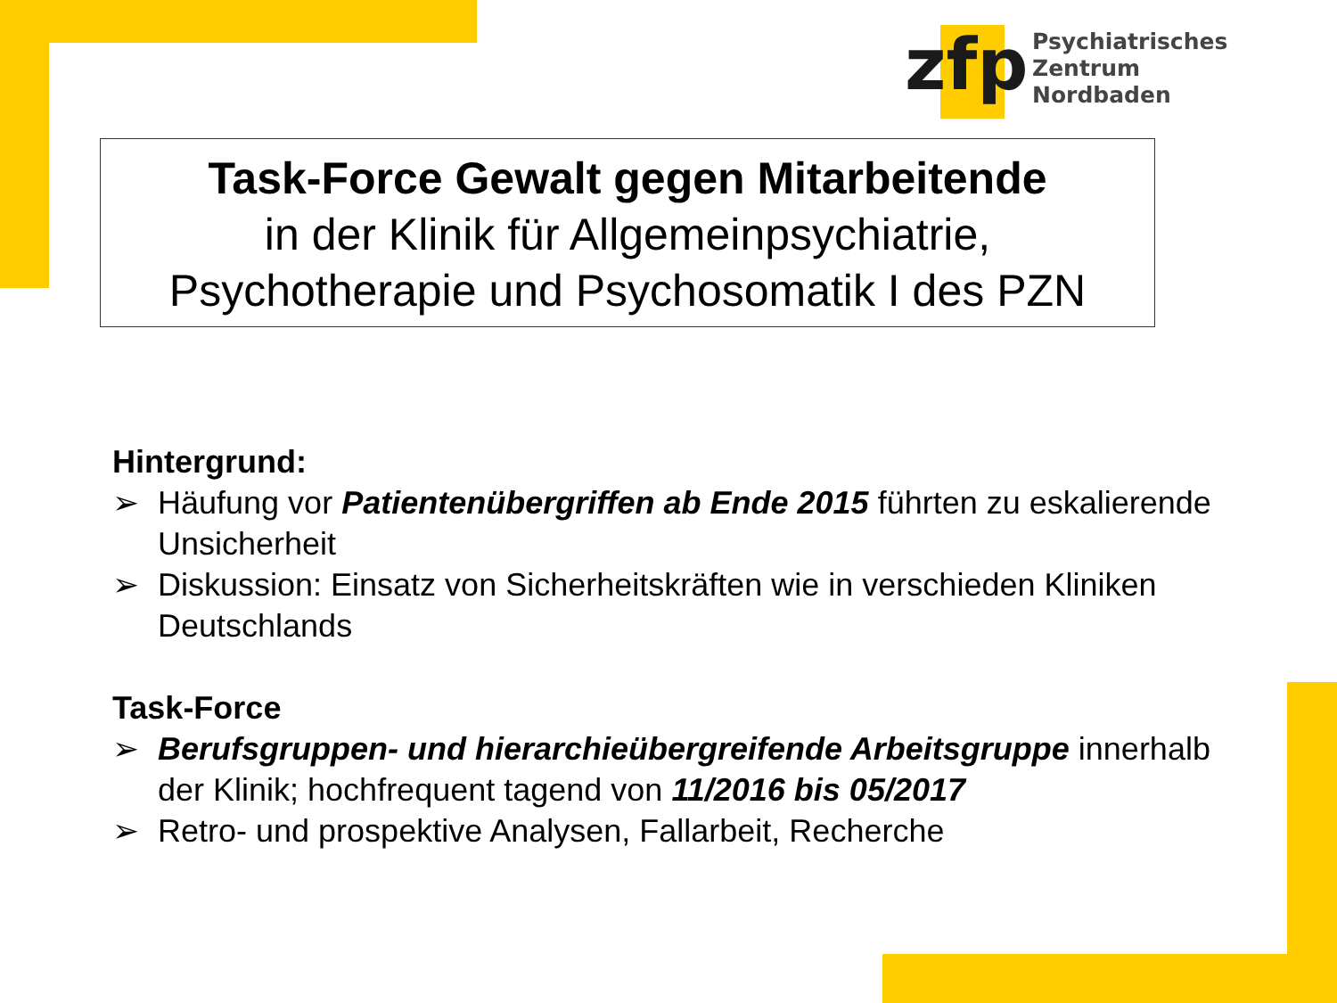zfp
Psychiatrisches Zentrum
Nordbaden
Task-Force Gewalt gegen Mitarbeitende
in der Klinik für Allgemeinpsychiatrie,
Psychotherapie und Psychosomatik I des PZN
Hintergrund:
➢ Häufung vor Patientenübergriffen ab Ende 2015 führten zu eskalierende Unsicherheit
➢ Diskussion: Einsatz von Sicherheitskräften wie in verschieden Kliniken Deutschlands
Task-Force
➢ Berufsgruppen- und hierarchieübergreifende Arbeitsgruppe innerhalb der Klinik; hochfrequent tagend von 11/2016 bis 05/2017
➢ Retro- und prospektive Analysen, Fallarbeit, Recherche